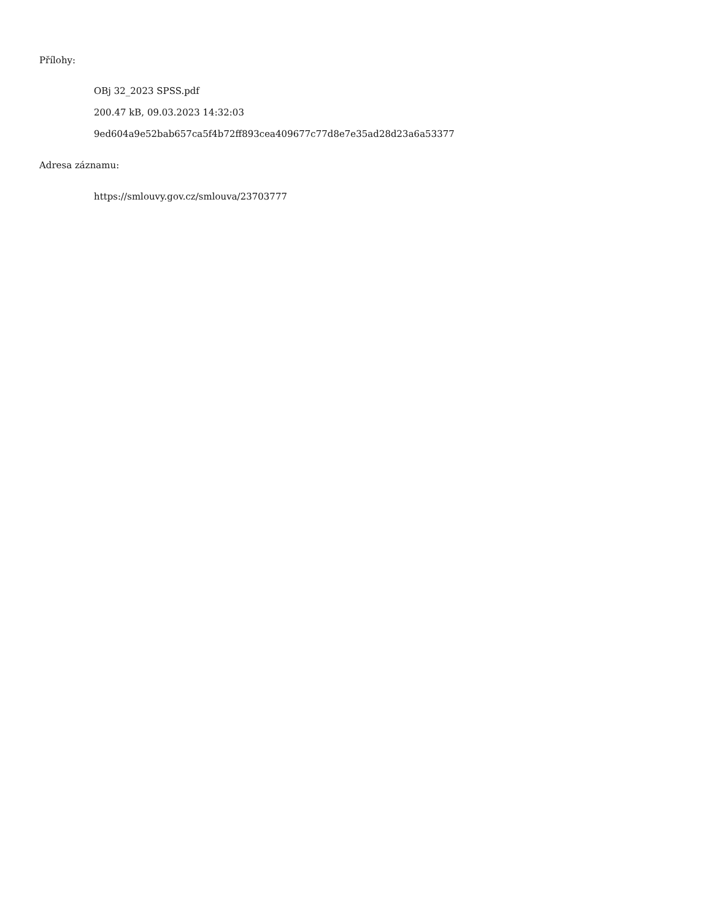Přílohy:
OBj 32_2023 SPSS.pdf
200.47 kB, 09.03.2023 14:32:03
9ed604a9e52bab657ca5f4b72ff893cea409677c77d8e7e35ad28d23a6a53377
Adresa záznamu:
https://smlouvy.gov.cz/smlouva/23703777